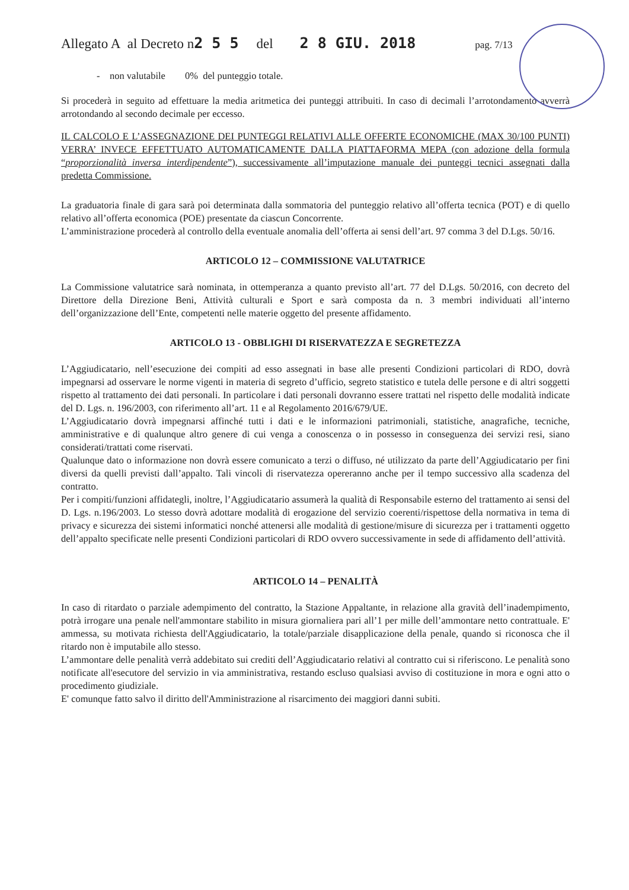Allegato A al Decreto n 2 5 5 del 2 8 GIU. 2018 pag. 7/13
- non valutabile 0% del punteggio totale.
Si procederà in seguito ad effettuare la media aritmetica dei punteggi attribuiti. In caso di decimali l’arrotondamento avverrà arrotondando al secondo decimale per eccesso.
IL CALCOLO E L’ASSEGNAZIONE DEI PUNTEGGI RELATIVI ALLE OFFERTE ECONOMICHE (MAX 30/100 PUNTI) VERRA’ INVECE EFFETTUATO AUTOMATICAMENTE DALLA PIATTAFORMA MEPA (con adozione della formula “proporzionalità inversa interdipendente”), successivamente all’imputazione manuale dei punteggi tecnici assegnati dalla predetta Commissione.
La graduatoria finale di gara sarà poi determinata dalla sommatoria del punteggio relativo all’offerta tecnica (POT) e di quello relativo all’offerta economica (POE) presentate da ciascun Concorrente.
L’amministrazione procederà al controllo della eventuale anomalia dell’offerta ai sensi dell’art. 97 comma 3 del D.Lgs. 50/16.
ARTICOLO 12 – COMMISSIONE VALUTATRICE
La Commissione valutatrice sarà nominata, in ottemperanza a quanto previsto all’art. 77 del D.Lgs. 50/2016, con decreto del Direttore della Direzione Beni, Attività culturali e Sport e sarà composta da n. 3 membri individuati all’interno dell’organizzazione dell’Ente, competenti nelle materie oggetto del presente affidamento.
ARTICOLO 13 - OBBLIGHI DI RISERVATEZZA E SEGRETEZZA
L’Aggiudicatario, nell’esecuzione dei compiti ad esso assegnati in base alle presenti Condizioni particolari di RDO, dovrà impegnarsi ad osservare le norme vigenti in materia di segreto d’ufficio, segreto statistico e tutela delle persone e di altri soggetti rispetto al trattamento dei dati personali. In particolare i dati personali dovranno essere trattati nel rispetto delle modalità indicate del D. Lgs. n. 196/2003, con riferimento all’art. 11 e al Regolamento 2016/679/UE.
L’Aggiudicatario dovrà impegnarsi affinché tutti i dati e le informazioni patrimoniali, statistiche, anagrafiche, tecniche, amministrative e di qualunque altro genere di cui venga a conoscenza o in possesso in conseguenza dei servizi resi, siano considerati/trattati come riservati.
Qualunque dato o informazione non dovrà essere comunicato a terzi o diffuso, né utilizzato da parte dell’Aggiudicatario per fini diversi da quelli previsti dall’appalto. Tali vincoli di riservatezza opereranno anche per il tempo successivo alla scadenza del contratto.
Per i compiti/funzioni affidategli, inoltre, l’Aggiudicatario assumerà la qualità di Responsabile esterno del trattamento ai sensi del D. Lgs. n.196/2003. Lo stesso dovrà adottare modalità di erogazione del servizio coerenti/rispettose della normativa in tema di privacy e sicurezza dei sistemi informatici nonché attenersi alle modalità di gestione/misure di sicurezza per i trattamenti oggetto dell’appalto specificate nelle presenti Condizioni particolari di RDO ovvero successivamente in sede di affidamento dell’attività.
ARTICOLO 14 – PENALITÀ
In caso di ritardato o parziale adempimento del contratto, la Stazione Appaltante, in relazione alla gravità dell’inadempimento, potrà irrogare una penale nell'ammontare stabilito in misura giornaliera pari all’1 per mille dell’ammontare netto contrattuale. E' ammessa, su motivata richiesta dell'Aggiudicatario, la totale/parziale disapplicazione della penale, quando si riconosca che il ritardo non è imputabile allo stesso.
L’ammontare delle penalità verrà addebitato sui crediti dell’Aggiudicatario relativi al contratto cui si riferiscono. Le penalità sono notificate all'esecutore del servizio in via amministrativa, restando escluso qualsiasi avviso di costituzione in mora e ogni atto o procedimento giudiziale.
E' comunque fatto salvo il diritto dell'Amministrazione al risarcimento dei maggiori danni subiti.